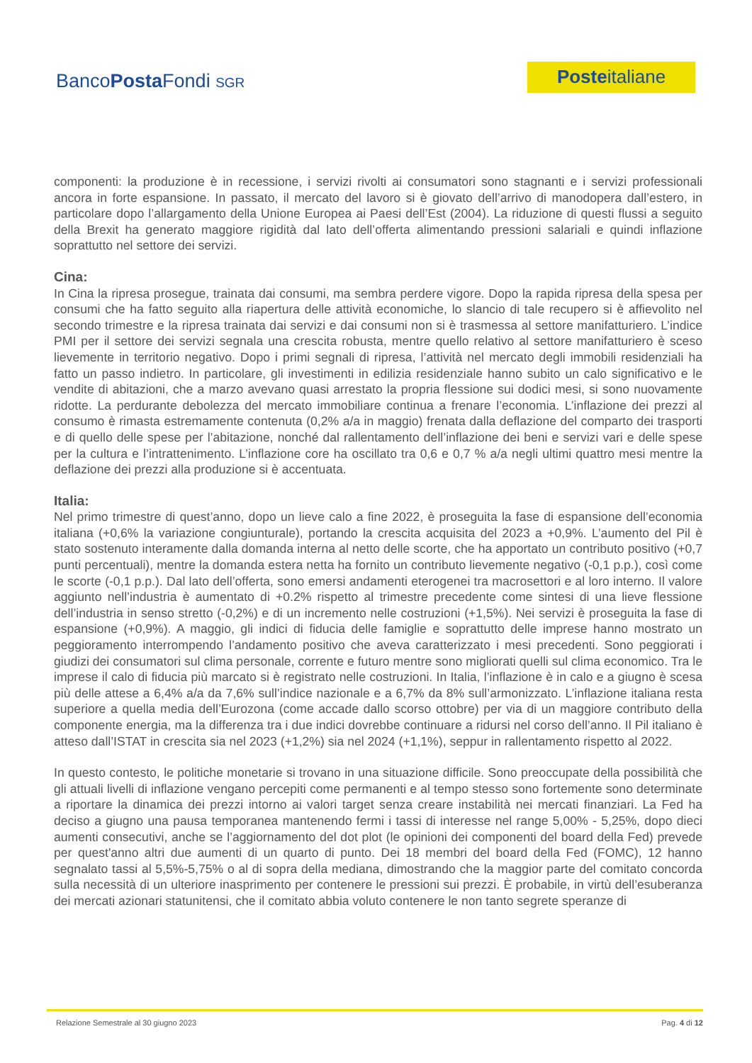BancoPosta Fondi SGR
Posteitaliane
componenti: la produzione è in recessione, i servizi rivolti ai consumatori sono stagnanti e i servizi professionali ancora in forte espansione. In passato, il mercato del lavoro si è giovato dell’arrivo di manodopera dall’estero, in particolare dopo l’allargamento della Unione Europea ai Paesi dell’Est (2004). La riduzione di questi flussi a seguito della Brexit ha generato maggiore rigidità dal lato dell’offerta alimentando pressioni salariali e quindi inflazione soprattutto nel settore dei servizi.
Cina:
In Cina la ripresa prosegue, trainata dai consumi, ma sembra perdere vigore. Dopo la rapida ripresa della spesa per consumi che ha fatto seguito alla riapertura delle attività economiche, lo slancio di tale recupero si è affievolito nel secondo trimestre e la ripresa trainata dai servizi e dai consumi non si è trasmessa al settore manifatturiero. L’indice PMI per il settore dei servizi segnala una crescita robusta, mentre quello relativo al settore manifatturiero è sceso lievemente in territorio negativo. Dopo i primi segnali di ripresa, l’attività nel mercato degli immobili residenziali ha fatto un passo indietro. In particolare, gli investimenti in edilizia residenziale hanno subito un calo significativo e le vendite di abitazioni, che a marzo avevano quasi arrestato la propria flessione sui dodici mesi, si sono nuovamente ridotte. La perdurante debolezza del mercato immobiliare continua a frenare l’economia. L’inflazione dei prezzi al consumo è rimasta estremamente contenuta (0,2% a/a in maggio) frenata dalla deflazione del comparto dei trasporti e di quello delle spese per l’abitazione, nonché dal rallentamento dell’inflazione dei beni e servizi vari e delle spese per la cultura e l’intrattenimento. L’inflazione core ha oscillato tra 0,6 e 0,7 % a/a negli ultimi quattro mesi mentre la deflazione dei prezzi alla produzione si è accentuata.
Italia:
Nel primo trimestre di quest’anno, dopo un lieve calo a fine 2022, è proseguita la fase di espansione dell’economia italiana (+0,6% la variazione congiunturale), portando la crescita acquisita del 2023 a +0,9%. L’aumento del Pil è stato sostenuto interamente dalla domanda interna al netto delle scorte, che ha apportato un contributo positivo (+0,7 punti percentuali), mentre la domanda estera netta ha fornito un contributo lievemente negativo (-0,1 p.p.), così come le scorte (-0,1 p.p.). Dal lato dell’offerta, sono emersi andamenti eterogenei tra macrosettori e al loro interno. Il valore aggiunto nell’industria è aumentato di +0.2% rispetto al trimestre precedente come sintesi di una lieve flessione dell’industria in senso stretto (-0,2%) e di un incremento nelle costruzioni (+1,5%). Nei servizi è proseguita la fase di espansione (+0,9%). A maggio, gli indici di fiducia delle famiglie e soprattutto delle imprese hanno mostrato un peggioramento interrompendo l’andamento positivo che aveva caratterizzato i mesi precedenti. Sono peggiorati i giudizi dei consumatori sul clima personale, corrente e futuro mentre sono migliorati quelli sul clima economico. Tra le imprese il calo di fiducia più marcato si è registrato nelle costruzioni. In Italia, l’inflazione è in calo e a giugno è scesa più delle attese a 6,4% a/a da 7,6% sull’indice nazionale e a 6,7% da 8% sull’armonizzato. L’inflazione italiana resta superiore a quella media dell’Eurozona (come accade dallo scorso ottobre) per via di un maggiore contributo della componente energia, ma la differenza tra i due indici dovrebbe continuare a ridursi nel corso dell’anno. Il Pil italiano è atteso dall’ISTAT in crescita sia nel 2023 (+1,2%) sia nel 2024 (+1,1%), seppur in rallentamento rispetto al 2022.
In questo contesto, le politiche monetarie si trovano in una situazione difficile. Sono preoccupate della possibilità che gli attuali livelli di inflazione vengano percepiti come permanenti e al tempo stesso sono fortemente sono determinate a riportare la dinamica dei prezzi intorno ai valori target senza creare instabilità nei mercati finanziari. La Fed ha deciso a giugno una pausa temporanea mantenendo fermi i tassi di interesse nel range 5,00% - 5,25%, dopo dieci aumenti consecutivi, anche se l’aggiornamento del dot plot (le opinioni dei componenti del board della Fed) prevede per quest'anno altri due aumenti di un quarto di punto. Dei 18 membri del board della Fed (FOMC), 12 hanno segnalato tassi al 5,5%-5,75% o al di sopra della mediana, dimostrando che la maggior parte del comitato concorda sulla necessità di un ulteriore inasprimento per contenere le pressioni sui prezzi. È probabile, in virtù dell’esuberanza dei mercati azionari statunitensi, che il comitato abbia voluto contenere le non tanto segrete speranze di
Relazione Semestrale al 30 giugno 2023 Pag. 4 di 12